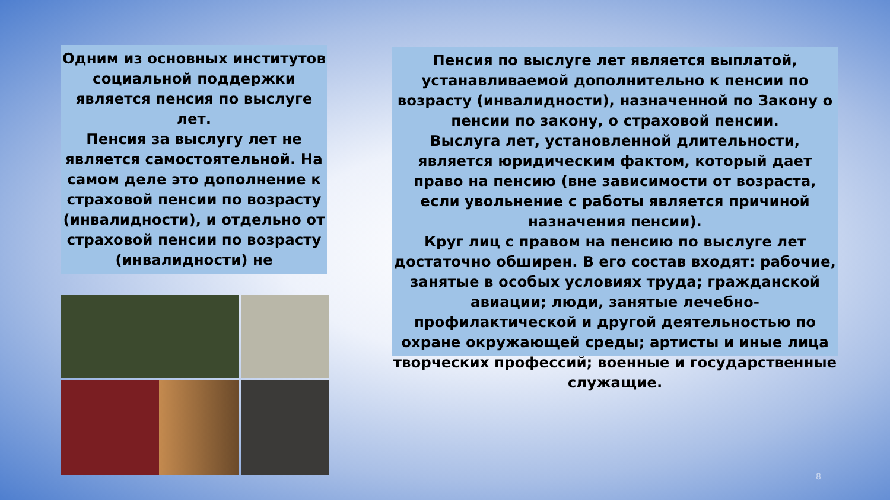Одним из основных институтов социальной поддержки является пенсия по выслуге лет.
Пенсия за выслугу лет не является самостоятельной. На самом деле это дополнение к страховой пенсии по возрасту (инвалидности), и отдельно от страховой пенсии по возрасту (инвалидности) не
Пенсия по выслуге лет является выплатой, устанавливаемой дополнительно к пенсии по возрасту (инвалидности), назначенной по Закону о пенсии по закону, о страховой пенсии.
Выслуга лет, установленной длительности, является юридическим фактом, который дает право на пенсию (вне зависимости от возраста, если увольнение с работы является причиной назначения пенсии).
Круг лиц с правом на пенсию по выслуге лет достаточно обширен. В его состав входят: рабочие, занятые в особых условиях труда; гражданской авиации; люди, занятые лечебно-профилактической и другой деятельностью по охране окружающей среды; артисты и иные лица творческих профессий; военные и государственные служащие.
8